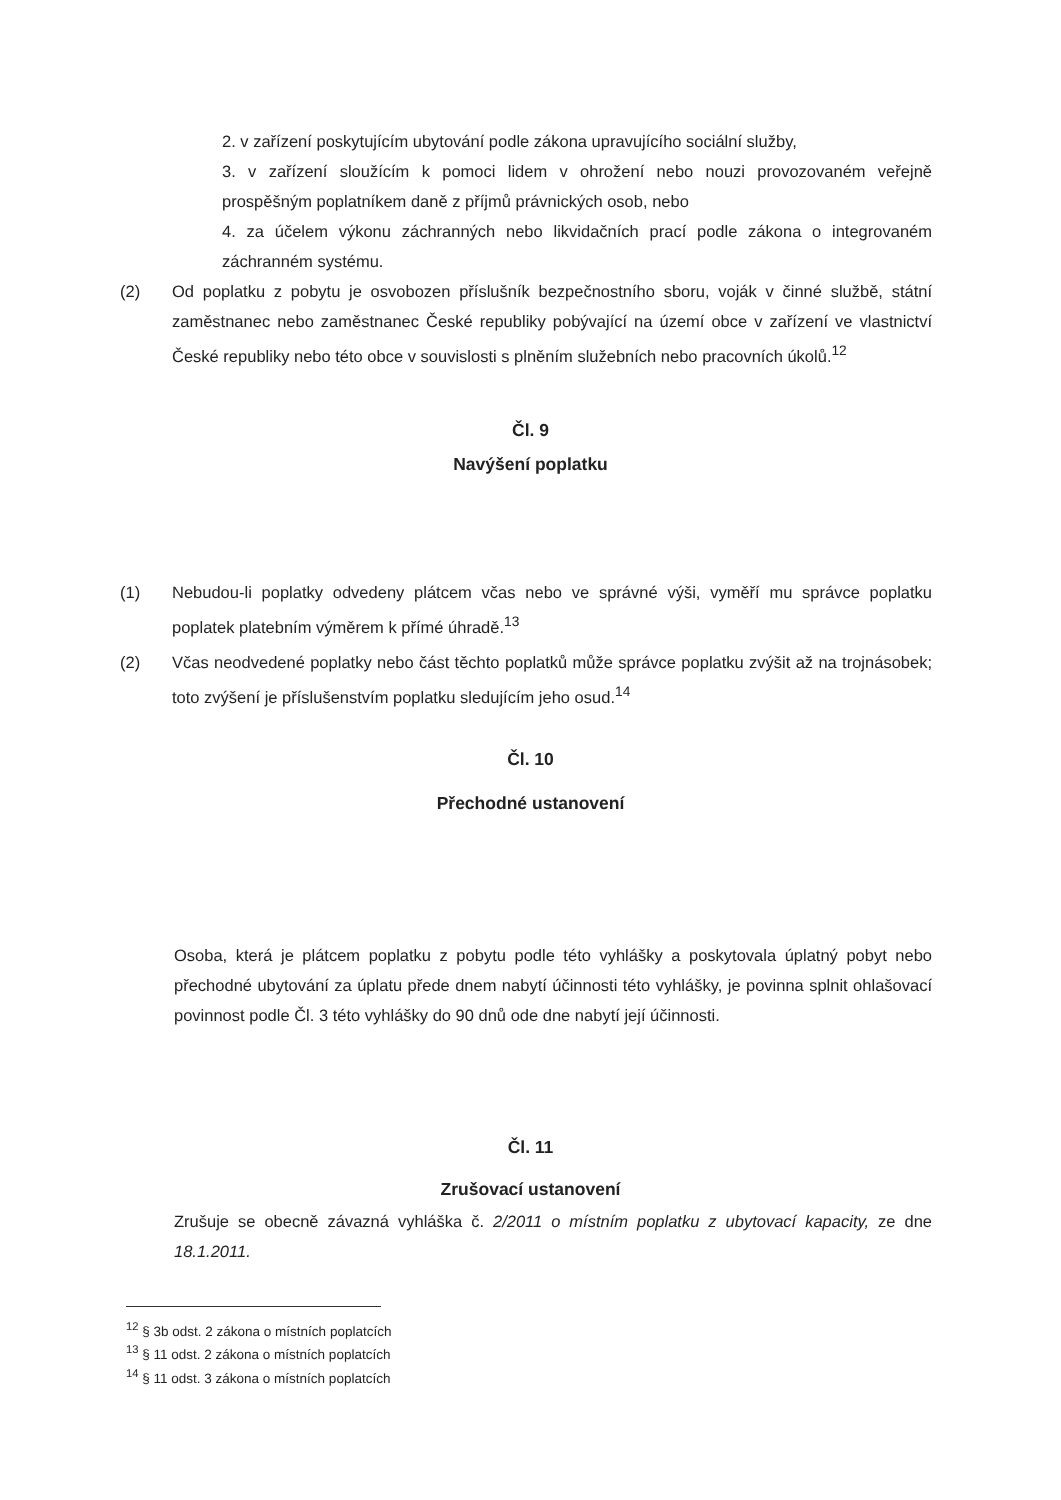2. v zařízení poskytujícím ubytování podle zákona upravujícího sociální služby,
3. v zařízení sloužícím k pomoci lidem v ohrožení nebo nouzi provozovaném veřejně prospěšným poplatníkem daně z příjmů právnických osob, nebo
4. za účelem výkonu záchranných nebo likvidačních prací podle zákona o integrovaném záchranném systému.
(2) Od poplatku z pobytu je osvobozen příslušník bezpečnostního sboru, voják v činné službě, státní zaměstnanec nebo zaměstnanec České republiky pobývající na území obce v zařízení ve vlastnictví České republiky nebo této obce v souvislosti s plněním služebních nebo pracovních úkolů.<sup>12</sup>
Čl. 9
Navýšení poplatku
(1) Nebudou-li poplatky odvedeny plátcem včas nebo ve správné výši, vyměří mu správce poplatku poplatek platebním výměrem k přímé úhradě.<sup>13</sup>
(2) Včas neodvedené poplatky nebo část těchto poplatků může správce poplatku zvýšit až na trojnásobek; toto zvýšení je příslušenstvím poplatku sledujícím jeho osud.<sup>14</sup>
Čl. 10
Přechodné ustanovení
Osoba, která je plátcem poplatku z pobytu podle této vyhlášky a poskytovala úplatný pobyt nebo přechodné ubytování za úplatu přede dnem nabytí účinnosti této vyhlášky, je povinna splnit ohlašovací povinnost podle Čl. 3 této vyhlášky do 90 dnů ode dne nabytí její účinnosti.
Čl. 11
Zrušovací ustanovení
Zrušuje se obecně závazná vyhláška č. 2/2011 o místním poplatku z ubytovací kapacity, ze dne 18.1.2011.
<sup>12</sup> § 3b odst. 2 zákona o místních poplatcích
<sup>13</sup> § 11 odst. 2 zákona o místních poplatcích
<sup>14</sup> § 11 odst. 3 zákona o místních poplatcích